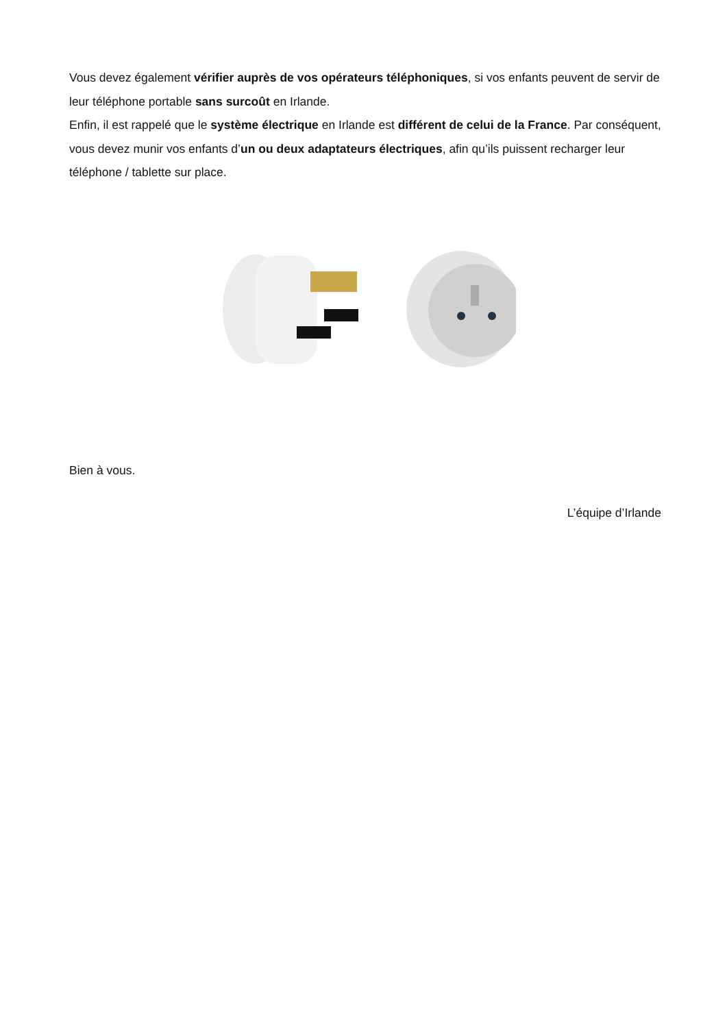Vous devez également vérifier auprès de vos opérateurs téléphoniques, si vos enfants peuvent de servir de leur téléphone portable sans surcoût en Irlande.
Enfin, il est rappelé que le système électrique en Irlande est différent de celui de la France. Par conséquent, vous devez munir vos enfants d’un ou deux adaptateurs électriques, afin qu’ils puissent recharger leur téléphone / tablette sur place.
Bien à vous.
L’équipe d’Irlande